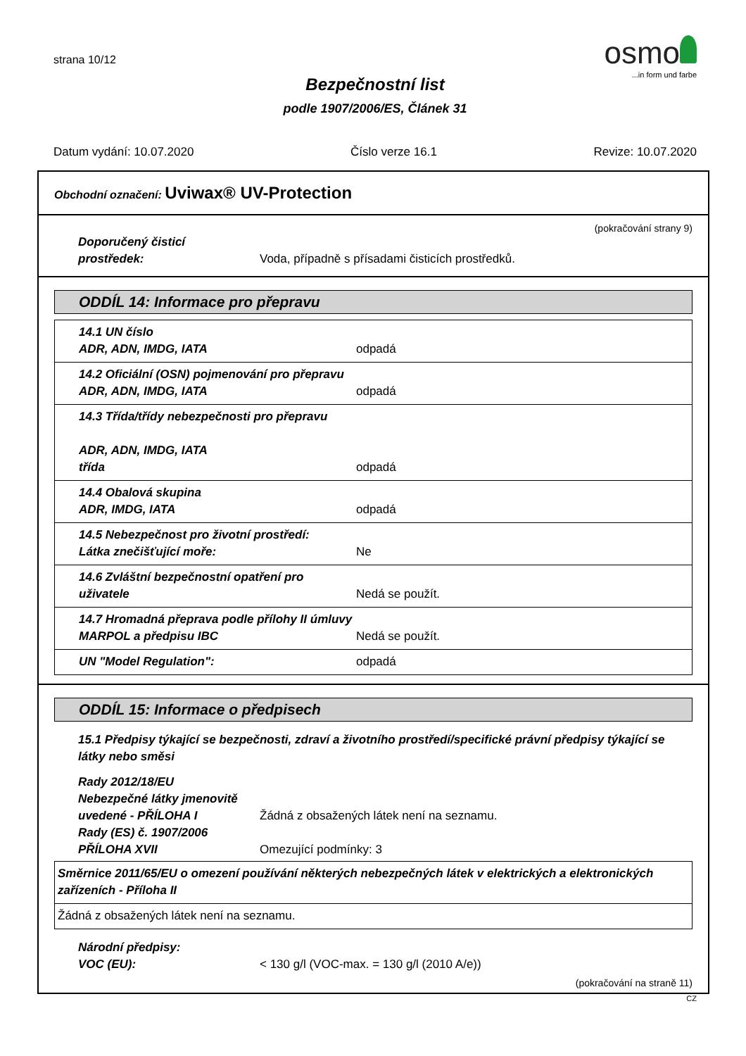strana 10/12
osmo
...in form und farbe
Bezpečnostní list
podle 1907/2006/ES, Článek 31
Datum vydání: 10.07.2020 Číslo verze 16.1 Revize: 10.07.2020
Obchodní označení: Uviwax® UV-Protection
(pokračování strany 9)
Doporučený čisticí
prostředek:
Voda, případně s přísadami čisticích prostředků.
ODDÍL 14: Informace pro přepravu
| 14.1 UN číslo ADR, ADN, IMDG, IATA | odpadá |
| 14.2 Oficiální (OSN) pojmenování pro přepravu ADR, ADN, IMDG, IATA | odpadá |
| 14.3 Třída/třídy nebezpečnosti pro přepravu ADR, ADN, IMDG, IATA třída | odpadá |
| 14.4 Obalová skupina ADR, IMDG, IATA | odpadá |
| 14.5 Nebezpečnost pro životní prostředí: Látka znečišťující moře: | Ne |
| 14.6 Zvláštní bezpečnostní opatření pro uživatele | Nedá se použít. |
| 14.7 Hromadná přeprava podle přílohy II úmluvy MARPOL a předpisu IBC | Nedá se použít. |
| UN "Model Regulation": | odpadá |
ODDÍL 15: Informace o předpisech
15.1 Předpisy týkající se bezpečnosti, zdraví a životního prostředí/specifické právní předpisy týkající se látky nebo směsi
Rady 2012/18/EU
Nebezpečné látky jmenovitě
uvedené - PŘÍLOHA I
Žádná z obsažených látek není na seznamu.
Rady (ES) č. 1907/2006
PŘÍLOHA XVII
Omezující podmínky: 3
| Směrnice 2011/65/EU o omezení používání některých nebezpečných látek v elektrických a elektronických zařízeních - Příloha II |
| Žádná z obsažených látek není na seznamu. |
Národní předpisy:
VOC (EU):
< 130 g/l (VOC-max. = 130 g/l (2010 A/e))
(pokračování na straně 11)
CZ